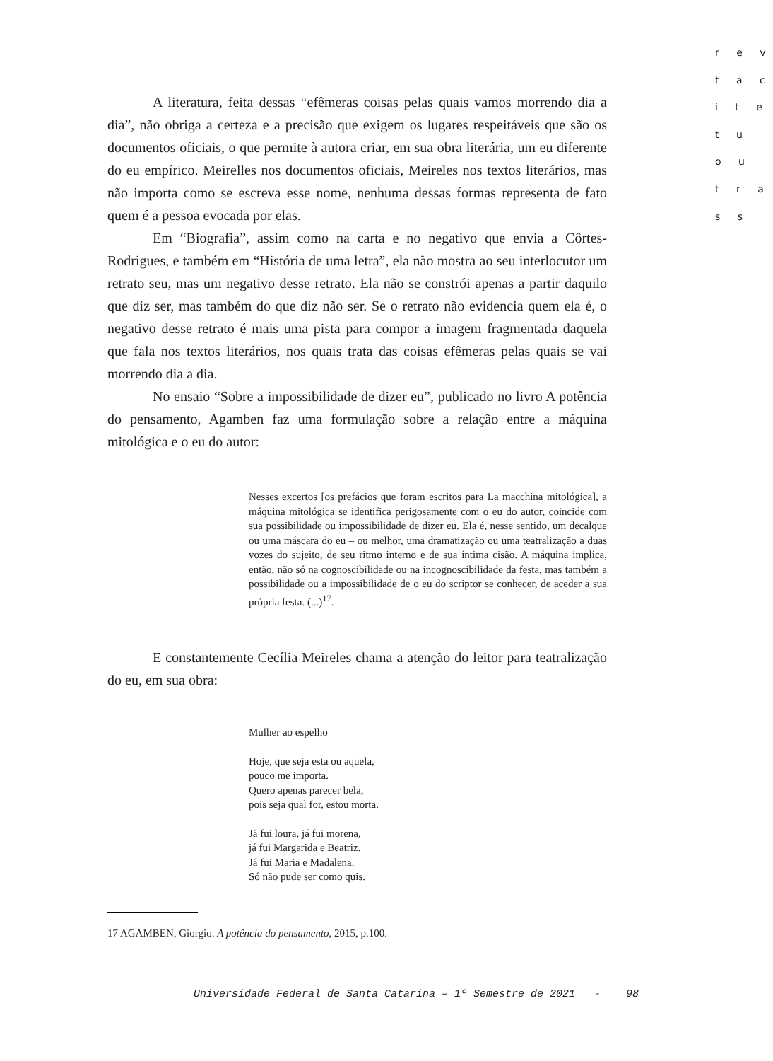r e v
t a c
i t e
t u
o u
t r a
s s
A literatura, feita dessas “efêmeras coisas pelas quais vamos morrendo dia a dia”, não obriga a certeza e a precisão que exigem os lugares respeitáveis que são os documentos oficiais, o que permite à autora criar, em sua obra literária, um eu diferente do eu empírico. Meirelles nos documentos oficiais, Meireles nos textos literários, mas não importa como se escreva esse nome, nenhuma dessas formas representa de fato quem é a pessoa evocada por elas.
Em “Biografia”, assim como na carta e no negativo que envia a Côrtes-Rodrigues, e também em “História de uma letra”, ela não mostra ao seu interlocutor um retrato seu, mas um negativo desse retrato. Ela não se constrói apenas a partir daquilo que diz ser, mas também do que diz não ser. Se o retrato não evidencia quem ela é, o negativo desse retrato é mais uma pista para compor a imagem fragmentada daquela que fala nos textos literários, nos quais trata das coisas efêmeras pelas quais se vai morrendo dia a dia.
No ensaio “Sobre a impossibilidade de dizer eu”, publicado no livro A potência do pensamento, Agamben faz uma formulação sobre a relação entre a máquina mitológica e o eu do autor:
Nesses excertos [os prefácios que foram escritos para La macchina mitológica], a máquina mitológica se identifica perigosamente com o eu do autor, coincide com sua possibilidade ou impossibilidade de dizer eu. Ela é, nesse sentido, um decalque ou uma máscara do eu – ou melhor, uma dramatização ou uma teatralização a duas vozes do sujeito, de seu ritmo interno e de sua íntima cisão. A máquina implica, então, não só na cognoscibilidade ou na incognoscibilidade da festa, mas também a possibilidade ou a impossibilidade de o eu do scriptor se conhecer, de aceder a sua própria festa. (...)<sup>17</sup>.
E constantemente Cecília Meireles chama a atenção do leitor para teatralização do eu, em sua obra:
Mulher ao espelho
Hoje, que seja esta ou aquela,
pouco me importa.
Quero apenas parecer bela,
pois seja qual for, estou morta.
Já fui loura, já fui morena,
já fui Margarida e Beatriz.
Já fui Maria e Madalena.
Só não pude ser como quis.
17 AGAMBEN, Giorgio. A potência do pensamento, 2015, p.100.
Universidade Federal de Santa Catarina – 1º Semestre de 2021 - 98